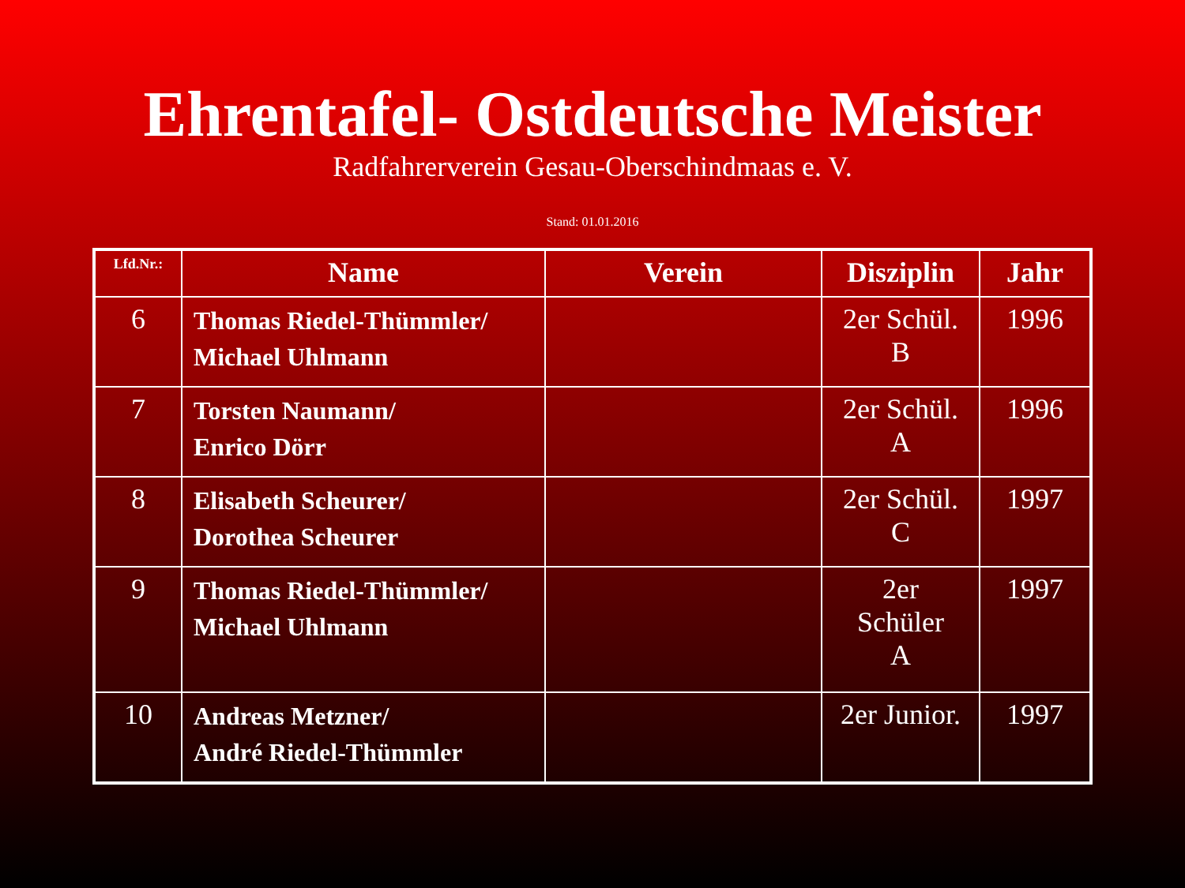Ehrentafel- Ostdeutsche Meister
Radfahrerverein Gesau-Oberschindmaas e. V.
Stand: 01.01.2016
| Lfd.Nr.: | Name | Verein | Disziplin | Jahr |
| --- | --- | --- | --- | --- |
| 6 | Thomas Riedel-Thümmler/ Michael Uhlmann | | 2er Schül. B | 1996 |
| 7 | Torsten Naumann/ Enrico Dörr | | 2er Schül. A | 1996 |
| 8 | Elisabeth Scheurer/ Dorothea Scheurer | | 2er Schül. C | 1997 |
| 9 | Thomas Riedel-Thümmler/ Michael Uhlmann | | 2er Schüler A | 1997 |
| 10 | Andreas Metzner/ André Riedel-Thümmler | | 2er Junior. | 1997 |